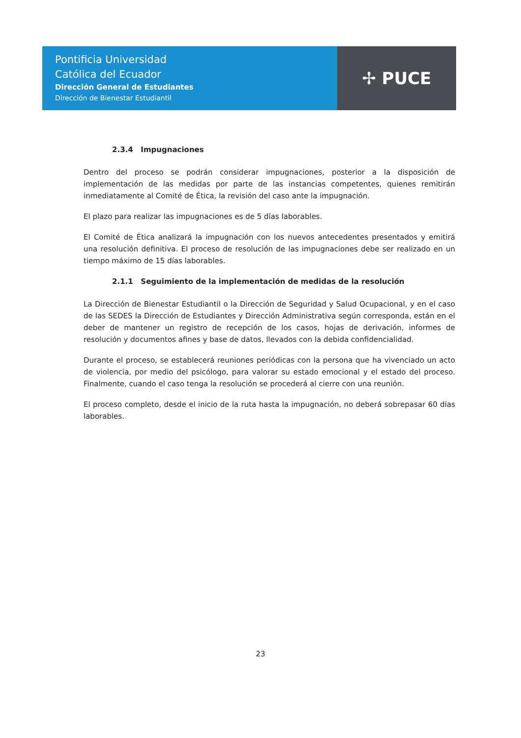Pontificia Universidad
Católica del Ecuador
Dirección General de Estudiantes
Dirección de Bienestar Estudiantil
✢ PUCE
2.3.4 Impugnaciones
Dentro del proceso se podrán considerar impugnaciones, posterior a la disposición de implementación de las medidas por parte de las instancias competentes, quienes remitirán inmediatamente al Comité de Ética, la revisión del caso ante la impugnación.
El plazo para realizar las impugnaciones es de 5 días laborables.
El Comité de Ética analizará la impugnación con los nuevos antecedentes presentados y emitirá una resolución definitiva. El proceso de resolución de las impugnaciones debe ser realizado en un tiempo máximo de 15 días laborables.
2.1.1 Seguimiento de la implementación de medidas de la resolución
La Dirección de Bienestar Estudiantil o la Dirección de Seguridad y Salud Ocupacional, y en el caso de las SEDES la Dirección de Estudiantes y Dirección Administrativa según corresponda, están en el deber de mantener un registro de recepción de los casos, hojas de derivación, informes de resolución y documentos afines y base de datos, llevados con la debida confidencialidad.
Durante el proceso, se establecerá reuniones periódicas con la persona que ha vivenciado un acto de violencia, por medio del psicólogo, para valorar su estado emocional y el estado del proceso. Finalmente, cuando el caso tenga la resolución se procederá al cierre con una reunión.
El proceso completo, desde el inicio de la ruta hasta la impugnación, no deberá sobrepasar 60 días laborables.
23